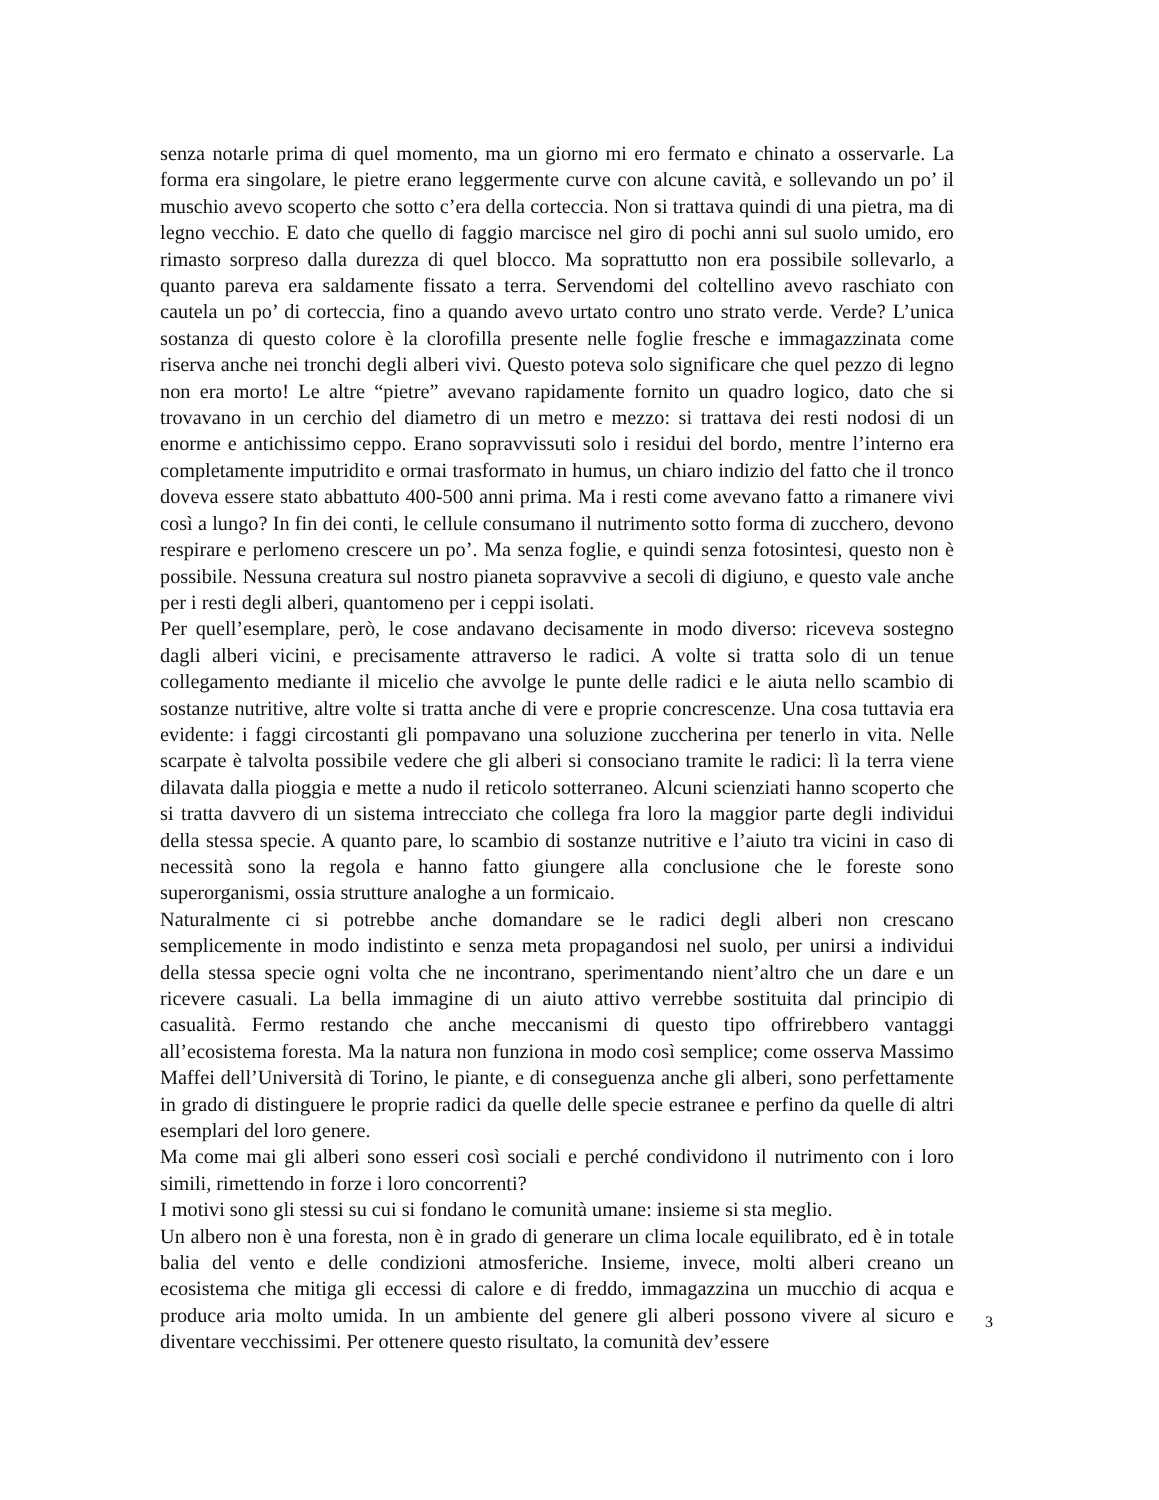senza notarle prima di quel momento, ma un giorno mi ero fermato e chinato a osservarle. La forma era singolare, le pietre erano leggermente curve con alcune cavità, e sollevando un po’ il muschio avevo scoperto che sotto c’era della corteccia. Non si trattava quindi di una pietra, ma di legno vecchio. E dato che quello di faggio marcisce nel giro di pochi anni sul suolo umido, ero rimasto sorpreso dalla durezza di quel blocco. Ma soprattutto non era possibile sollevarlo, a quanto pareva era saldamente fissato a terra. Servendomi del coltellino avevo raschiato con cautela un po’ di corteccia, fino a quando avevo urtato contro uno strato verde. Verde? L’unica sostanza di questo colore è la clorofilla presente nelle foglie fresche e immagazzinata come riserva anche nei tronchi degli alberi vivi. Questo poteva solo significare che quel pezzo di legno non era morto! Le altre “pietre” avevano rapidamente fornito un quadro logico, dato che si trovavano in un cerchio del diametro di un metro e mezzo: si trattava dei resti nodosi di un enorme e antichissimo ceppo. Erano sopravvissuti solo i residui del bordo, mentre l’interno era completamente imputridito e ormai trasformato in humus, un chiaro indizio del fatto che il tronco doveva essere stato abbattuto 400-500 anni prima. Ma i resti come avevano fatto a rimanere vivi così a lungo? In fin dei conti, le cellule consumano il nutrimento sotto forma di zucchero, devono respirare e perlomeno crescere un po’. Ma senza foglie, e quindi senza fotosintesi, questo non è possibile. Nessuna creatura sul nostro pianeta sopravvive a secoli di digiuno, e questo vale anche per i resti degli alberi, quantomeno per i ceppi isolati.
Per quell’esemplare, però, le cose andavano decisamente in modo diverso: riceveva sostegno dagli alberi vicini, e precisamente attraverso le radici. A volte si tratta solo di un tenue collegamento mediante il micelio che avvolge le punte delle radici e le aiuta nello scambio di sostanze nutritive, altre volte si tratta anche di vere e proprie concrescenze. Una cosa tuttavia era evidente: i faggi circostanti gli pompavano una soluzione zuccherina per tenerlo in vita. Nelle scarpate è talvolta possibile vedere che gli alberi si consociano tramite le radici: lì la terra viene dilavata dalla pioggia e mette a nudo il reticolo sotterraneo. Alcuni scienziati hanno scoperto che si tratta davvero di un sistema intrecciato che collega fra loro la maggior parte degli individui della stessa specie. A quanto pare, lo scambio di sostanze nutritive e l’aiuto tra vicini in caso di necessità sono la regola e hanno fatto giungere alla conclusione che le foreste sono superorganismi, ossia strutture analoghe a un formicaio.
Naturalmente ci si potrebbe anche domandare se le radici degli alberi non crescano semplicemente in modo indistinto e senza meta propagandosi nel suolo, per unirsi a individui della stessa specie ogni volta che ne incontrano, sperimentando nient’altro che un dare e un ricevere casuali. La bella immagine di un aiuto attivo verrebbe sostituita dal principio di casualità. Fermo restando che anche meccanismi di questo tipo offrirebbero vantaggi all’ecosistema foresta. Ma la natura non funziona in modo così semplice; come osserva Massimo Maffei dell’Università di Torino, le piante, e di conseguenza anche gli alberi, sono perfettamente in grado di distinguere le proprie radici da quelle delle specie estranee e perfino da quelle di altri esemplari del loro genere.
Ma come mai gli alberi sono esseri così sociali e perché condividono il nutrimento con i loro simili, rimettendo in forze i loro concorrenti?
I motivi sono gli stessi su cui si fondano le comunità umane: insieme si sta meglio.
Un albero non è una foresta, non è in grado di generare un clima locale equilibrato, ed è in totale balia del vento e delle condizioni atmosferiche. Insieme, invece, molti alberi creano un ecosistema che mitiga gli eccessi di calore e di freddo, immagazzina un mucchio di acqua e produce aria molto umida. In un ambiente del genere gli alberi possono vivere al sicuro e diventare vecchissimi. Per ottenere questo risultato, la comunità dev’essere
3